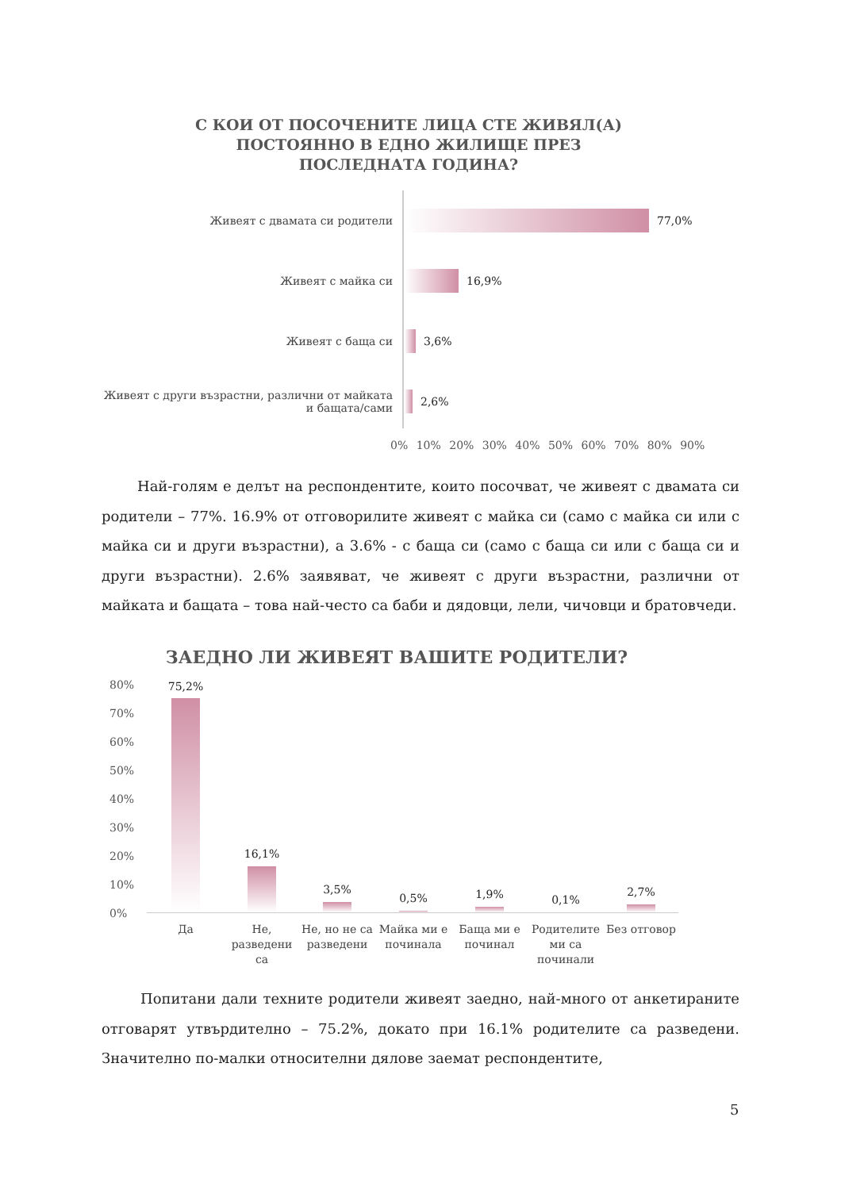С КОИ ОТ ПОСОЧЕНИТЕ ЛИЦА СТЕ ЖИВЯЛ(А) ПОСТОЯННО В ЕДНО ЖИЛИЩЕ ПРЕЗ ПОСЛЕДНАТА ГОДИНА?
Живеят с двамата си родители 77,0%
Живеят с майка си 16,9%
Живеят с баща си 3,6%
Живеят с други възрастни, различни от майката и бащата/сами
2,6%
0% 10% 20% 30% 40% 50% 60% 70% 80% 90%
Най-голям е делът на респондентите, които посочват, че живеят с двамата си родители – 77%. 16.9% от отговорилите живеят с майка си (само с майка си или с майка си и други възрастни), а 3.6% - с баща си (само с баща си или с баща си и други възрастни). 2.6% заявяват, че живеят с други възрастни, различни от майката и бащата – това най-често са баби и дядовци, лели, чичовци и братовчеди.
ЗАЕДНО ЛИ ЖИВЕЯТ ВАШИТЕ РОДИТЕЛИ?
80%
70%
60%
50%
40%
30%
20%
10%
0%
75,2%
16,1%
3,5%
0,5% 1,9% 0,1%
2,7%
Да
Не, разведени са
Не, но не са разведени
Майка ми е починала
Баща ми е починал
Родителите ми са починали
Без отговор
Попитани дали техните родители живеят заедно, най-много от анкетираните отговарят утвърдително – 75.2%, докато при 16.1% родителите са разведени. Значително по-малки относителни дялове заемат респондентите,
5